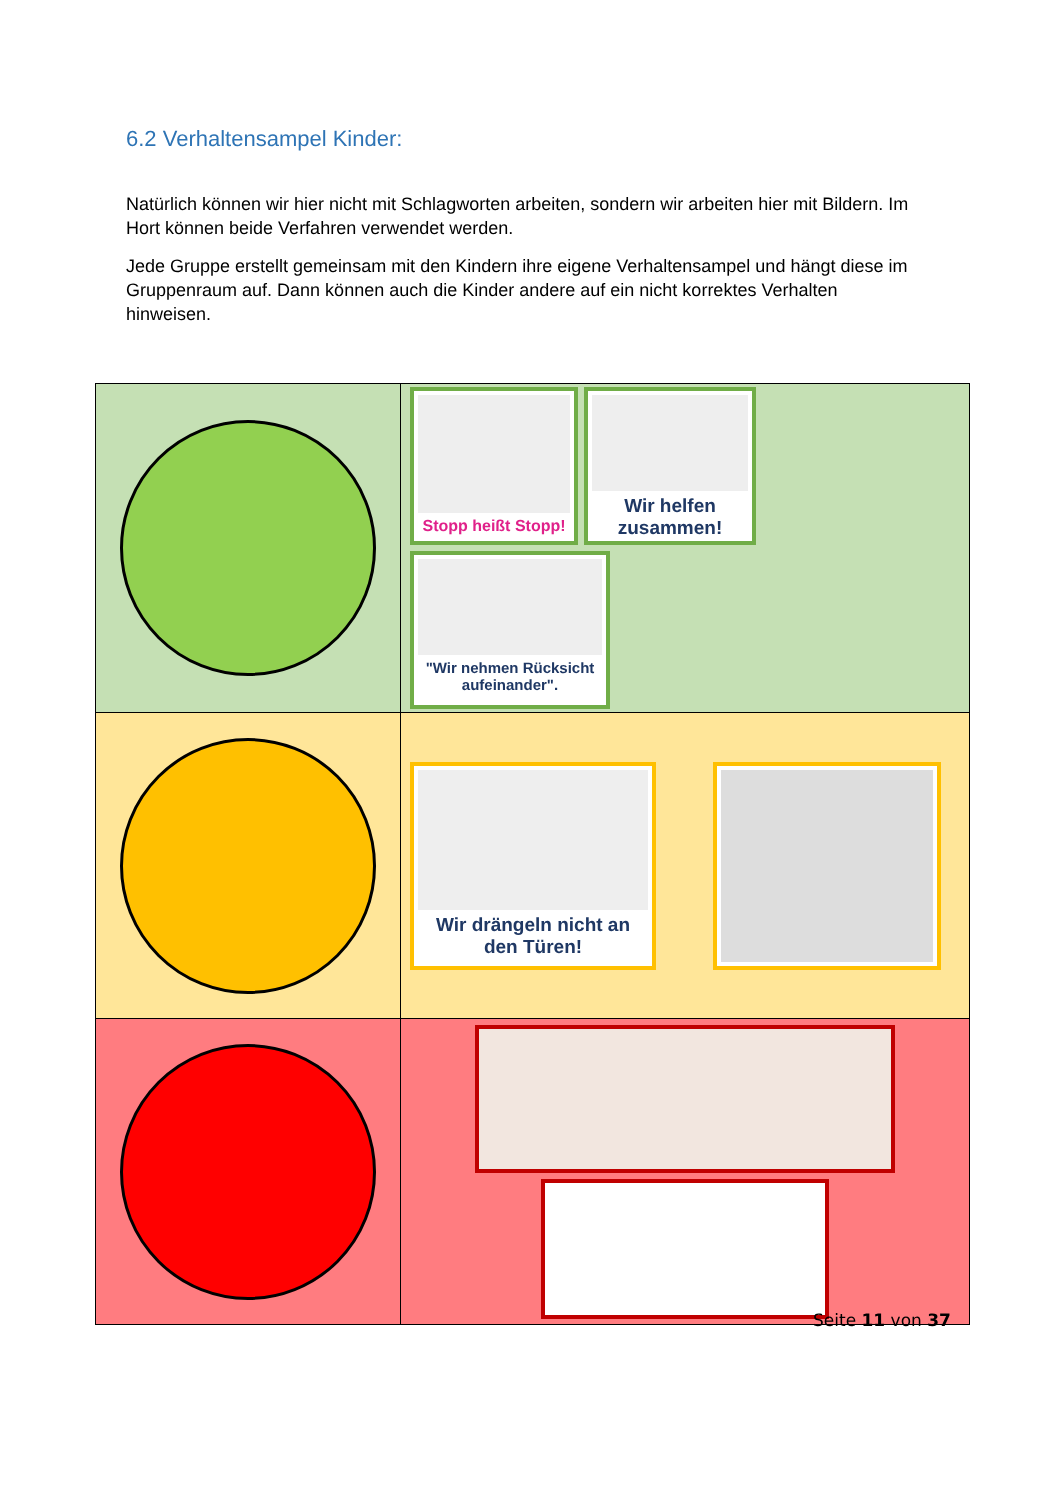6.2 Verhaltensampel Kinder:
Natürlich können wir hier nicht mit Schlagworten arbeiten, sondern wir arbeiten hier mit Bildern. Im Hort können beide Verfahren verwendet werden.
Jede Gruppe erstellt gemeinsam mit den Kindern ihre eigene Verhaltensampel und hängt diese im Gruppenraum auf. Dann können auch die Kinder andere auf ein nicht korrektes Verhalten hinweisen.
| | Stopp heißt Stopp! Wir helfen zusammen! "Wir nehmen Rücksicht aufeinander". |
| | Wir drängeln nicht an den Türen! |
Seite 11 von 37